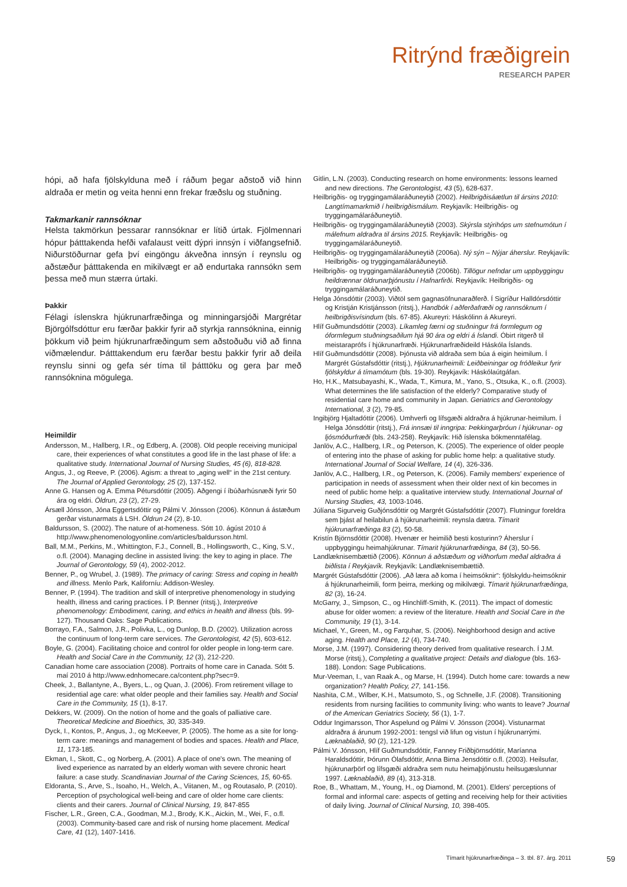Ritrýnd fræðigrein
RESEARCH PAPER
hópi, að hafa fjölskylduna með í ráðum þegar aðstoð við hinn aldraða er metin og veita henni enn frekar fræðslu og stuðning.
Takmarkanir rannsóknar
Helsta takmörkun þessarar rannsóknar er lítið úrtak. Fjölmennari hópur þátttakenda hefði vafalaust veitt dýpri innsýn í viðfangsefnið. Niðurstöðurnar gefa því eingöngu ákveðna innsýn í reynslu og aðstæður þátttakenda en mikilvægt er að endurtaka rannsókn sem þessa með mun stærra úrtaki.
Þakkir
Félagi íslenskra hjúkrunarfræðinga og minningarsjóði Margrétar Björgólfsdóttur eru færðar þakkir fyrir að styrkja rannsóknina, einnig þökkum við þeim hjúkrunarfræðingum sem aðstoðuðu við að finna viðmælendur. Þátttakendum eru færðar bestu þakkir fyrir að deila reynslu sinni og gefa sér tíma til þátttöku og gera þar með rannsóknina mögulega.
Heimildir
Andersson, M., Hallberg, I.R., og Edberg, A. (2008). Old people receiving municipal care, their experiences of what constitutes a good life in the last phase of life: a qualitative study. International Journal of Nursing Studies, 45 (6), 818-828.
Angus, J., og Reeve, P. (2006). Agism: a threat to „aging well“ in the 21st century. The Journal of Applied Gerontology, 25 (2), 137-152.
Anne G. Hansen og A. Emma Pétursdóttir (2005). Aðgengi í íbúðarhúsnæði fyrir 50 ára og eldri. Öldrun, 23 (2), 27-29.
Ársæll Jónsson, Jóna Eggertsdóttir og Pálmi V. Jónsson (2006). Könnun á ástæðum gerðar vistunarmats á LSH. Öldrun 24 (2), 8-10.
Baldursson, S. (2002). The nature of at-homeness. Sótt 10. ágúst 2010 á http://www.phenomenologyonline.com/articles/baldursson.html.
Ball, M.M., Perkins, M., Whittington, F.J., Connell, B., Hollingsworth, C., King, S.V., o.fl. (2004). Managing decline in assisted living: the key to aging in place. The Journal of Gerontology, 59 (4), 2002-2012.
Benner, P., og Wrubel, J. (1989). The primacy of caring: Stress and coping in health and illness. Menlo Park, Kaliforníu: Addison-Wesley.
Benner, P. (1994). The tradition and skill of interpretive phenomenology in studying health, illness and caring practices. Í P. Benner (ritstj.), Interpretive phenomenology: Embodiment, caring, and ethics in health and illness (bls. 99-127). Thousand Oaks: Sage Publications.
Borrayo, F.A., Salmon, J.R., Polivka, L., og Dunlop, B.D. (2002). Utilization across the continuum of long-term care services. The Gerontologist, 42 (5), 603-612.
Boyle, G. (2004). Facilitating choice and control for older people in long-term care. Health and Social Care in the Community, 12 (3), 212-220.
Canadian home care association (2008). Portraits of home care in Canada. Sótt 5. maí 2010 á http://www.ednhomecare.ca/content.php?sec=9.
Cheek, J., Ballantyne, A., Byers, L., og Quan, J. (2006). From retirement village to residential age care: what older people and their families say. Health and Social Care in the Community, 15 (1), 8-17.
Dekkers, W. (2009). On the notion of home and the goals of palliative care. Theoretical Medicine and Bioethics, 30, 335-349.
Dyck, I., Kontos, P., Angus, J., og McKeever, P. (2005). The home as a site for long-term care: meanings and management of bodies and spaces. Health and Place, 11, 173-185.
Ekman, I., Skott, C., og Norberg, A. (2001). A place of one's own. The meaning of lived experience as narrated by an elderly woman with severe chronic heart failure: a case study. Scandinavian Journal of the Caring Sciences, 15, 60-65.
Eldoranta, S., Arve, S., Isoaho, H., Welch, A., Viitanen, M., og Routasalo, P. (2010). Perception of psychological well-being and care of older home care clients: clients and their carers. Journal of Clinical Nursing, 19, 847-855
Fischer, L.R., Green, C.A., Goodman, M.J., Brody, K.K., Aickin, M., Wei, F., o.fl. (2003). Community-based care and risk of nursing home placement. Medical Care, 41 (12), 1407-1416.
Gitlin, L.N. (2003). Conducting research on home environments: lessons learned and new directions. The Gerontologist, 43 (5), 628-637.
Heilbrigðis- og tryggingamálaráðuneytið (2002). Heilbrigðisáætlun til ársins 2010: Langtímamarkmið í heilbrigðismálum. Reykjavík: Heilbrigðis- og tryggingamálaráðuneytið.
Heilbrigðis- og tryggingamálaráðuneytið (2003). Skýrsla stýrihóps um stefnumótun í málefnum aldraðra til ársins 2015. Reykjavík: Heilbrigðis- og tryggingamálaráðuneytið.
Heilbrigðis- og tryggingamálaráðuneytið (2006a). Ný sýn – Nýjar áherslur. Reykjavík: Heilbrigðis- og tryggingamálaráðuneytið.
Heilbrigðis- og tryggingamálaráðuneytið (2006b). Tillögur nefndar um uppbyggingu heildrænnar öldrunarþjónustu í Hafnarfirði. Reykjavík: Heilbrigðis- og tryggingamálaráðuneytið.
Helga Jónsdóttir (2003). Viðtöl sem gagnasöfnunaraðferð. Í Sigríður Halldórsdóttir og Kristján Kristjánsson (ritstj.), Handbók í aðferðafræði og rannsóknum í heilbrigðisvísindum (bls. 67-85). Akureyri: Háskólinn á Akureyri.
Hlíf Guðmundsdóttir (2003). Líkamleg færni og stuðningur frá formlegum og óformlegum stuðningsaðilum hjá 90 ára og eldri á Íslandi. Óbirt ritgerð til meistaraprófs í hjúkrunarfræði. Hjúkrunarfræðideild Háskóla Íslands.
Hlíf Guðmundsdóttir (2008). Þjónusta við aldraða sem búa á eigin heimilum. Í Margrét Gústafsdóttir (ritstj.), Hjúkrunarheimili: Leiðbeiningar og fróðleikur fyrir fjölskyldur á tímamótum (bls. 19-30). Reykjavík: Háskólaútgáfan.
Ho, H.K., Matsubayashi, K., Wada, T., Kimura, M., Yano, S., Otsuka, K., o.fl. (2003). What determines the life satisfaction of the elderly? Comparative study of residential care home and community in Japan. Geriatrics and Gerontology International, 3 (2), 79-85.
Ingibjörg Hjaltadóttir (2006). Umhverfi og lífsgæði aldraðra á hjúkrunar-heimilum. Í Helga Jónsdóttir (ritstj.), Frá innsæi til inngripa: Þekkingarþróun í hjúkrunar- og ljósmóðurfræði (bls. 243-258). Reykjavík: Hið íslenska bókmenntafélag.
Janlöv, A.C., Hallberg, I.R., og Peterson, K. (2005). The experience of older people of entering into the phase of asking for public home help: a qualitative study. International Journal of Social Welfare, 14 (4), 326-336.
Janlöv, A.C., Hallberg, I.R., og Peterson, K. (2006). Family members' experience of participation in needs of assessment when their older next of kin becomes in need of public home help: a qualitative interview study. International Journal of Nursing Studies, 43, 1003-1046.
Júlíana Sigurveig Guðjónsdóttir og Margrét Gústafsdóttir (2007). Flutningur foreldra sem þjást af heilabilun á hjúkrunarheimili: reynsla dætra. Tímarit hjúkrunarfræðinga 83 (2), 50-58.
Kristín Björnsdóttir (2008). Hvenær er heimilið besti kosturinn? Áherslur í uppbyggingu heimahjúkrunar. Tímarit hjúkrunarfræðinga, 84 (3), 50-56.
Landlæknisembættið (2006). Könnun á aðstæðum og viðhorfum meðal aldraðra á biðlista í Reykjavík. Reykjavík: Landlæknisembættið.
Margrét Gústafsdóttir (2006). „Að læra að koma í heimsóknir“: fjölskyldu-heimsóknir á hjúkrunarheimili, form þeirra, merking og mikilvægi. Tímarit hjúkrunarfræðinga, 82 (3), 16-24.
McGarry, J., Simpson, C., og Hinchliff-Smith, K. (2011). The impact of domestic abuse for older women: a review of the literature. Health and Social Care in the Community, 19 (1), 3-14.
Michael, Y., Green, M., og Farquhar, S. (2006). Neighborhood design and active aging. Health and Place, 12 (4), 734-740.
Morse, J.M. (1997). Considering theory derived from qualitative research. Í J.M. Morse (ritstj.), Completing a qualitative project: Details and dialogue (bls. 163-188). London: Sage Publications.
Mur-Veeman, I., van Raak A., og Marse, H. (1994). Dutch home care: towards a new organization? Health Policy, 27, 141-156.
Nashita, C.M., Wilber, K.H., Matsumoto, S., og Schnelle, J.F. (2008). Transitioning residents from nursing facilities to community living: who wants to leave? Journal of the American Geriatrics Society, 56 (1), 1-7.
Oddur Ingimarsson, Thor Aspelund og Pálmi V. Jónsson (2004). Vistunarmat aldraðra á árunum 1992-2001: tengsl við lifun og vistun í hjúkrunarrými. Læknablaðið, 90 (2), 121-129.
Pálmi V. Jónsson, Hlíf Guðmundsdóttir, Fanney Friðbjörnsdóttir, Maríanna Haraldsdóttir, Þórunn Ólafsdóttir, Anna Birna Jensdóttir o.fl. (2003). Heilsufar, hjúkrunarþörf og lífsgæði aldraðra sem nutu heimaþjónustu heilsugæslunnar 1997. Læknablaðið, 89 (4), 313-318.
Roe, B., Whattam, M., Young, H., og Diamond, M. (2001). Elders' perceptions of formal and informal care: aspects of getting and receiving help for their activities of daily living. Journal of Clinical Nursing, 10, 398-405.
Tímarit hjúkrunarfræðinga – 3. tbl. 87. árg. 2011 59